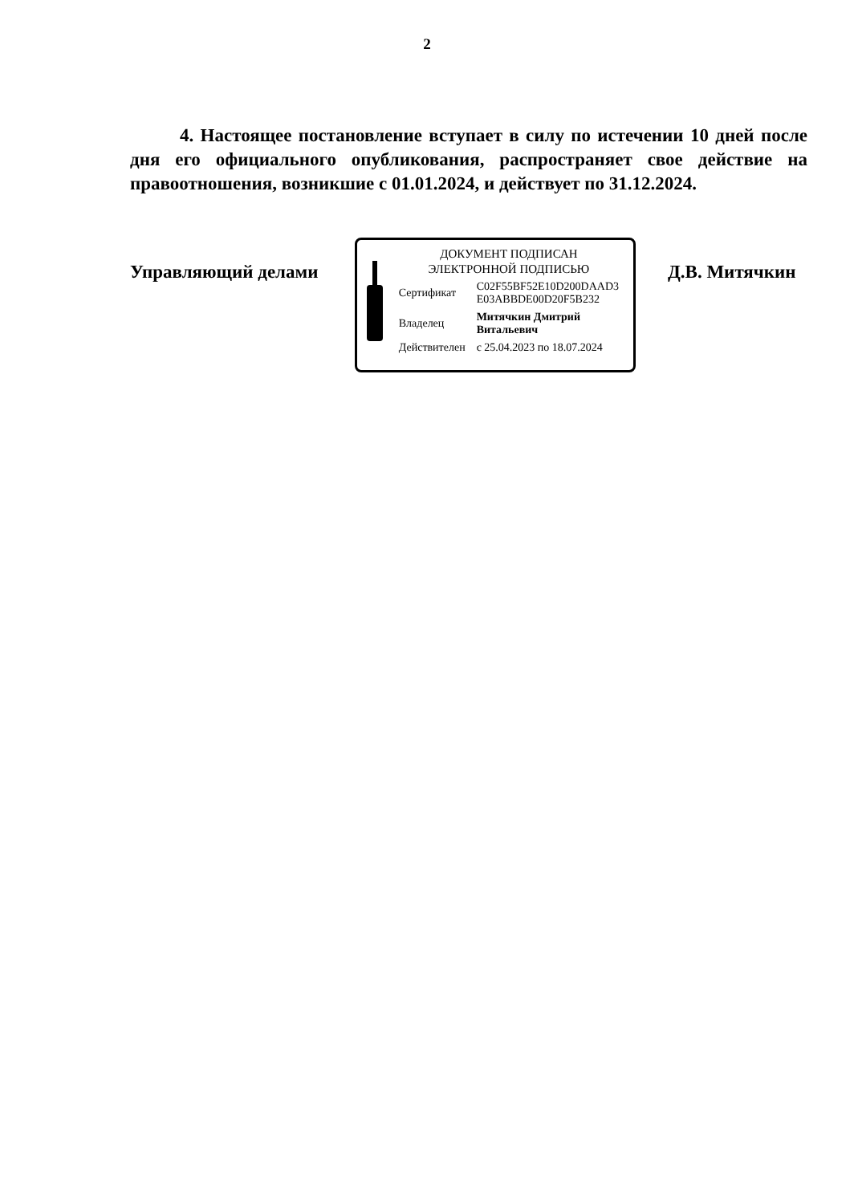2
4. Настоящее постановление вступает в силу по истечении 10 дней после дня его официального опубликования, распространяет свое действие на правоотношения, возникшие с 01.01.2024, и действует по 31.12.2024.
Управляющий делами
ДОКУМЕНТ ПОДПИСАН
ЭЛЕКТРОННОЙ ПОДПИСЬЮ
| Сертификат | C02F55BF52E10D200DAAD3 E03ABBDE00D20F5B232 |
| Владелец | Митячкин Дмитрий Витальевич |
| Действителен | с 25.04.2023 по 18.07.2024 |
Д.В. Митячкин